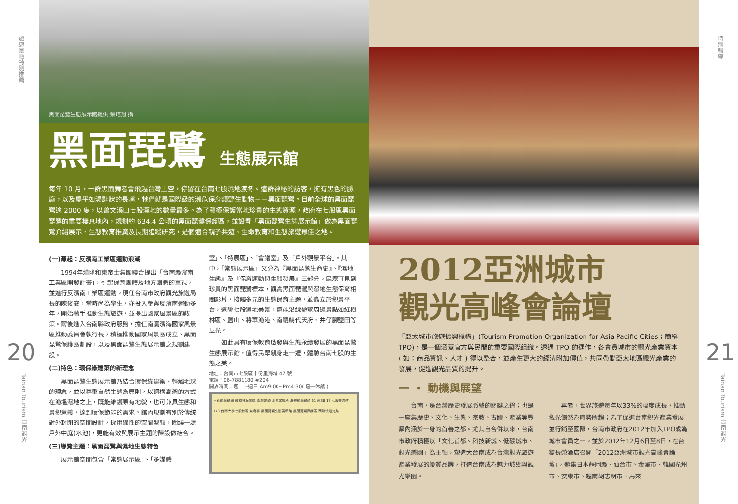旅遊景點特別推薦
20
Tainan Tourism 台南觀光
黑面琵鷺生態展示館提供 蔡培翔 攝
黑面琵鷺 生態展示館
每年 10 月，一群黑面舞者會飛越台灣上空，停留在台南七股濕地渡冬。這群神秘的訪客，擁有黑色的臉龐，以及扁平如湯匙狀的長嘴，牠們就是國際級的瀕危保育類野生動物－－黑面琵鷺。目前全球的黑面琵鷺逾 2000 隻，以曾文溪口七股溼地的數量最多。為了積極保護當地珍貴的生態資源，政府在七股區黑面琵鷺的重要棲息地內，規劃約 634.4 公頃的黑面琵鷺保護區，並設置「黑面琵鷺生態展示館」做為黑面琵鷺介紹展示、生態教育推廣及長期追蹤研究，是個適合親子共遊、生命教育和生態旅遊最佳之地。
(一)源起：反濱南工業區運動浪潮
1994年燁隆和東帝士集團聯合提出「台南縣濱南工業區開發計畫」，引起保育團體及地方團體的重視，並進行反濱南工業區運動。現任台南市政府觀光旅遊局長的陳俊安，當時尚為學生，亦投入參與反濱南運動多年，開始著手推動生態旅遊，並提出國家風景區的政策。爾後進入台南縣政府服務，擔任南瀛濱海國家風景區推動委員會執行長，積極推動國家風景區成立、黑面琵鷺保護區劃設，以及黑面琵鷺生態展示館之規劃建設。
(二)特色：環保綠建築的新理念
黑面琵鷺生態展示館乃結合環保綠建築、輕觸地球的理念，並以尊重自然生態為原則，以鋼構高架的方式在漁塭濕地之上，既能維護原有地貌，也可兼具生態和景觀意義，達到環保節能的需求。館內規劃有別於傳統對外封閉的空間設計，採用線性的空間型態，圍繞一處戶外中庭(水池)，更能有效與展示主題的陳設做結合。
(三)導覽主題：黑面琵鷺與濕地生態特色
展示館空間包含「常態展示區」、「多媒體
室」、「特展區」、「會議室」及「戶外觀景平台」。其中，「常態展示區」又分為『黑面琵鷺生命史』、『濕地生態』及『保育運動與生態發展』三部分。民眾可見到珍貴的黑面琵鷺標本，觀賞黑面琵鷺與濕地生態保育相關影片，接觸多元的生態保育主題，並矗立於觀景平台，遠眺七股濕地美景，還能沿線遊覽周邊景點如紅樹林區、鹽山、將軍漁港、南鯤鯓代天府、井仔腳鹽田等風光。
如此具有環保教育啟發與生態永續發展的黑面琵鷺生態展示館，值得民眾親身走一遭，體驗台南七股的生態之美。
地址：台南市七股區十份里海埔 47 號
電話：06-7881180 #204
開放時間：週二～週日 Am9:00~Pm4:30( 週一休館 )
六孔觀光碼頭 紅樹林保護區 南灣碼頭 水產試驗所 海寮觀光碼頭 61 南38 17 七股交流道 173 台南大學七股校區 賞鳥亭 黑面琵鷺生態展示館 黑面琵鷺保護區 西濱快速道路
2012亞洲城市
觀光高峰會論壇
「亞太城市旅遊振興機構」(Tourism Promotion Organization for Asia Pacific Cities；簡稱 TPO)，是一個涵蓋官方與民間的重要國際組織。透過 TPO 的運作，各會員城市的觀光產業資本 ( 如：商品資訊、人才 ) 得以整合，並產生更大的經濟附加價值，共同帶動亞太地區觀光產業的發展，促進觀光品質的提升。
一 ‧ 動機與展望
台南，是台灣歷史發展脈絡的關鍵之鑰；也是一座集歷史、文化、生態、宗教、古蹟、產業等豐厚內涵於一身的首善之都。尤其自合併以來，台南市政府積極以「文化首都、科技新城、低碳城市、觀光樂園」為主軸，塑造大台南成為台灣觀光旅遊產業發展的優質品牌，打造台南成為魅力城鄉與觀光樂園。
再者，世界旅遊每年以33%的幅度成長，推動觀光儼然為時勢所趨；為了促進台南觀光產業發展並行銷至國際，台南市政府在2012年加入TPO成為城市會員之一。並於2012年12月6日至8日，在台糖長榮酒店召開「2012亞洲城市觀光高峰會論壇」，邀集日本靜岡縣、仙台市、金澤市、韓國光州市、安東市、越南胡志明市、馬來
特別報導
21
Tainan Tourism 台南觀光